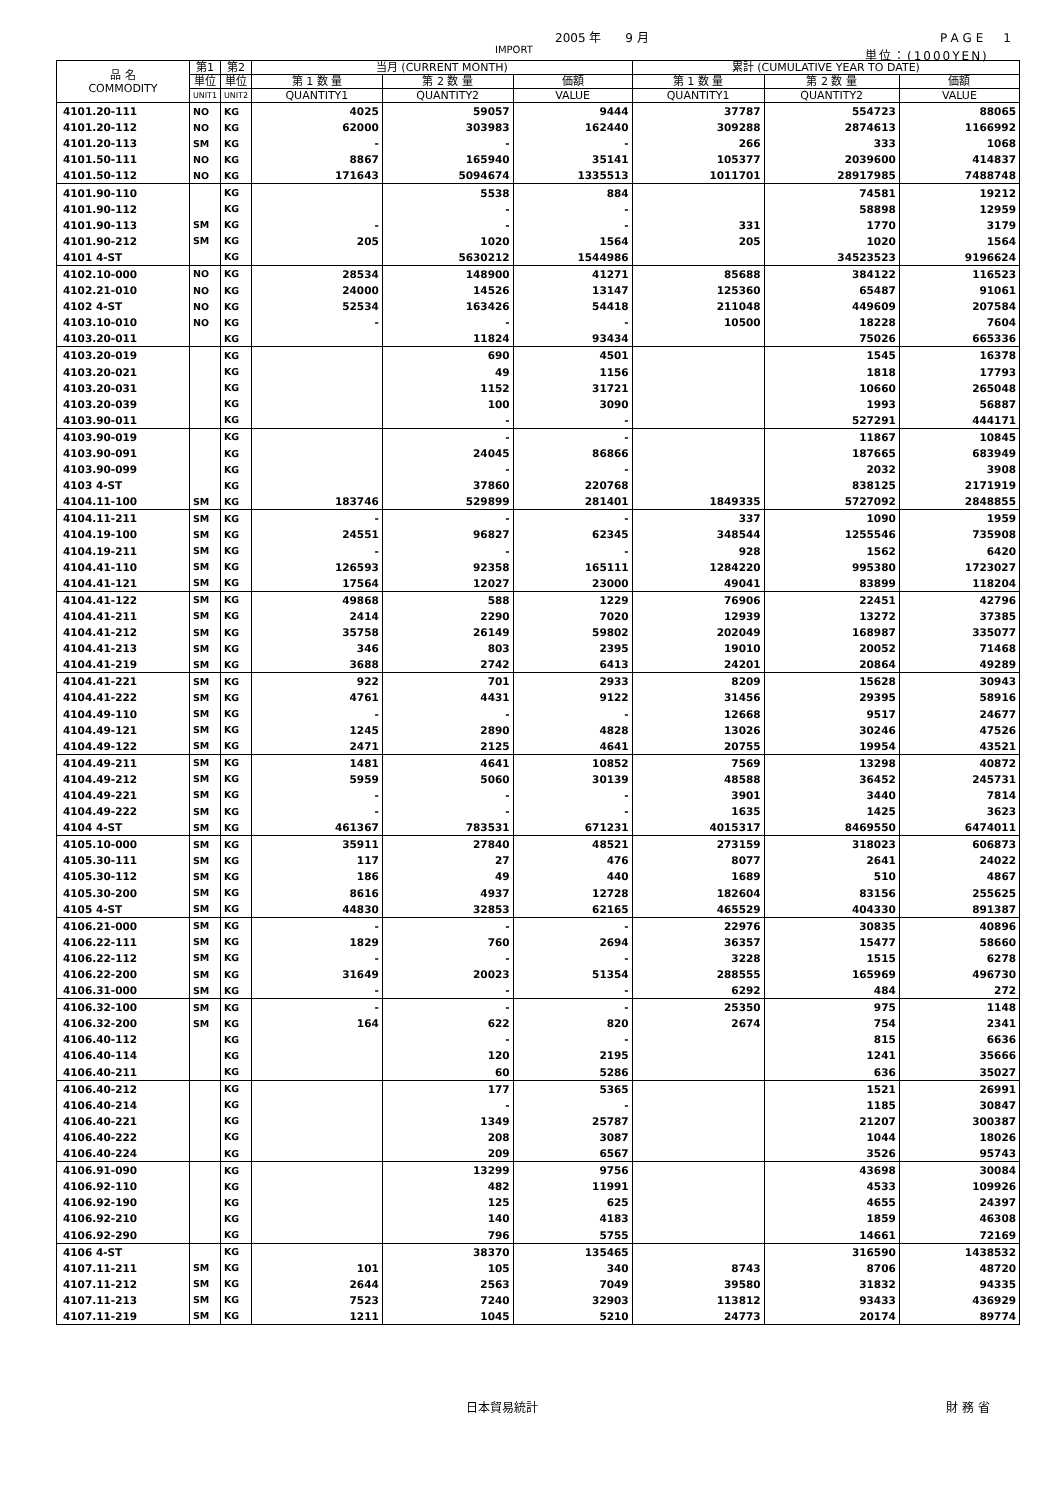2005 年　　9 月 PAGE　1
IMPORT 単位：(1000YEN)
| 品 名 COMMODITY | 第1 | 第2 | 当月 (CURRENT MONTH) | | | 累計 (CUMULATIVE YEAR TO DATE) | | |
| --- | --- | --- | --- | --- | --- | --- | --- | --- |
| | 単位 | 単位 | 第 1 数 量 | 第 2 数 量 | 価額 | 第 1 数 量 | 第 2 数 量 | 価額 |
| | UNIT1 | UNIT2 | QUANTITY1 | QUANTITY2 | VALUE | QUANTITY1 | QUANTITY2 | VALUE |
| 4101.20-111 | NO | KG | 4025 | 59057 | 9444 | 37787 | 554723 | 88065 |
| 4101.20-112 | NO | KG | 62000 | 303983 | 162440 | 309288 | 2874613 | 1166992 |
| 4101.20-113 | SM | KG | - | - | - | 266 | 333 | 1068 |
| 4101.50-111 | NO | KG | 8867 | 165940 | 35141 | 105377 | 2039600 | 414837 |
| 4101.50-112 | NO | KG | 171643 | 5094674 | 1335513 | 1011701 | 28917985 | 7488748 |
| 4101.90-110 | | KG | | 5538 | 884 | | 74581 | 19212 |
| 4101.90-112 | | KG | | - | - | | 58898 | 12959 |
| 4101.90-113 | SM | KG | - | - | - | 331 | 1770 | 3179 |
| 4101.90-212 | SM | KG | 205 | 1020 | 1564 | 205 | 1020 | 1564 |
| 4101 4-ST | | KG | | 5630212 | 1544986 | | 34523523 | 9196624 |
| 4102.10-000 | NO | KG | 28534 | 148900 | 41271 | 85688 | 384122 | 116523 |
| 4102.21-010 | NO | KG | 24000 | 14526 | 13147 | 125360 | 65487 | 91061 |
| 4102 4-ST | NO | KG | 52534 | 163426 | 54418 | 211048 | 449609 | 207584 |
| 4103.10-010 | NO | KG | - | - | - | 10500 | 18228 | 7604 |
| 4103.20-011 | | KG | | 11824 | 93434 | | 75026 | 665336 |
| 4103.20-019 | | KG | | 690 | 4501 | | 1545 | 16378 |
| 4103.20-021 | | KG | | 49 | 1156 | | 1818 | 17793 |
| 4103.20-031 | | KG | | 1152 | 31721 | | 10660 | 265048 |
| 4103.20-039 | | KG | | 100 | 3090 | | 1993 | 56887 |
| 4103.90-011 | | KG | | - | - | | 527291 | 444171 |
| 4103.90-019 | | KG | | - | - | | 11867 | 10845 |
| 4103.90-091 | | KG | | 24045 | 86866 | | 187665 | 683949 |
| 4103.90-099 | | KG | | - | - | | 2032 | 3908 |
| 4103 4-ST | | KG | | 37860 | 220768 | | 838125 | 2171919 |
| 4104.11-100 | SM | KG | 183746 | 529899 | 281401 | 1849335 | 5727092 | 2848855 |
| 4104.11-211 | SM | KG | - | - | - | 337 | 1090 | 1959 |
| 4104.19-100 | SM | KG | 24551 | 96827 | 62345 | 348544 | 1255546 | 735908 |
| 4104.19-211 | SM | KG | - | - | - | 928 | 1562 | 6420 |
| 4104.41-110 | SM | KG | 126593 | 92358 | 165111 | 1284220 | 995380 | 1723027 |
| 4104.41-121 | SM | KG | 17564 | 12027 | 23000 | 49041 | 83899 | 118204 |
| 4104.41-122 | SM | KG | 49868 | 588 | 1229 | 76906 | 22451 | 42796 |
| 4104.41-211 | SM | KG | 2414 | 2290 | 7020 | 12939 | 13272 | 37385 |
| 4104.41-212 | SM | KG | 35758 | 26149 | 59802 | 202049 | 168987 | 335077 |
| 4104.41-213 | SM | KG | 346 | 803 | 2395 | 19010 | 20052 | 71468 |
| 4104.41-219 | SM | KG | 3688 | 2742 | 6413 | 24201 | 20864 | 49289 |
| 4104.41-221 | SM | KG | 922 | 701 | 2933 | 8209 | 15628 | 30943 |
| 4104.41-222 | SM | KG | 4761 | 4431 | 9122 | 31456 | 29395 | 58916 |
| 4104.49-110 | SM | KG | - | - | - | 12668 | 9517 | 24677 |
| 4104.49-121 | SM | KG | 1245 | 2890 | 4828 | 13026 | 30246 | 47526 |
| 4104.49-122 | SM | KG | 2471 | 2125 | 4641 | 20755 | 19954 | 43521 |
| 4104.49-211 | SM | KG | 1481 | 4641 | 10852 | 7569 | 13298 | 40872 |
| 4104.49-212 | SM | KG | 5959 | 5060 | 30139 | 48588 | 36452 | 245731 |
| 4104.49-221 | SM | KG | - | - | - | 3901 | 3440 | 7814 |
| 4104.49-222 | SM | KG | - | - | - | 1635 | 1425 | 3623 |
| 4104 4-ST | SM | KG | 461367 | 783531 | 671231 | 4015317 | 8469550 | 6474011 |
| 4105.10-000 | SM | KG | 35911 | 27840 | 48521 | 273159 | 318023 | 606873 |
| 4105.30-111 | SM | KG | 117 | 27 | 476 | 8077 | 2641 | 24022 |
| 4105.30-112 | SM | KG | 186 | 49 | 440 | 1689 | 510 | 4867 |
| 4105.30-200 | SM | KG | 8616 | 4937 | 12728 | 182604 | 83156 | 255625 |
| 4105 4-ST | SM | KG | 44830 | 32853 | 62165 | 465529 | 404330 | 891387 |
| 4106.21-000 | SM | KG | - | - | - | 22976 | 30835 | 40896 |
| 4106.22-111 | SM | KG | 1829 | 760 | 2694 | 36357 | 15477 | 58660 |
| 4106.22-112 | SM | KG | - | - | - | 3228 | 1515 | 6278 |
| 4106.22-200 | SM | KG | 31649 | 20023 | 51354 | 288555 | 165969 | 496730 |
| 4106.31-000 | SM | KG | - | - | - | 6292 | 484 | 272 |
| 4106.32-100 | SM | KG | - | - | - | 25350 | 975 | 1148 |
| 4106.32-200 | SM | KG | 164 | 622 | 820 | 2674 | 754 | 2341 |
| 4106.40-112 | | KG | | - | - | | 815 | 6636 |
| 4106.40-114 | | KG | | 120 | 2195 | | 1241 | 35666 |
| 4106.40-211 | | KG | | 60 | 5286 | | 636 | 35027 |
| 4106.40-212 | | KG | | 177 | 5365 | | 1521 | 26991 |
| 4106.40-214 | | KG | | - | - | | 1185 | 30847 |
| 4106.40-221 | | KG | | 1349 | 25787 | | 21207 | 300387 |
| 4106.40-222 | | KG | | 208 | 3087 | | 1044 | 18026 |
| 4106.40-224 | | KG | | 209 | 6567 | | 3526 | 95743 |
| 4106.91-090 | | KG | | 13299 | 9756 | | 43698 | 30084 |
| 4106.92-110 | | KG | | 482 | 11991 | | 4533 | 109926 |
| 4106.92-190 | | KG | | 125 | 625 | | 4655 | 24397 |
| 4106.92-210 | | KG | | 140 | 4183 | | 1859 | 46308 |
| 4106.92-290 | | KG | | 796 | 5755 | | 14661 | 72169 |
| 4106 4-ST | | KG | | 38370 | 135465 | | 316590 | 1438532 |
| 4107.11-211 | SM | KG | 101 | 105 | 340 | 8743 | 8706 | 48720 |
| 4107.11-212 | SM | KG | 2644 | 2563 | 7049 | 39580 | 31832 | 94335 |
| 4107.11-213 | SM | KG | 7523 | 7240 | 32903 | 113812 | 93433 | 436929 |
| 4107.11-219 | SM | KG | 1211 | 1045 | 5210 | 24773 | 20174 | 89774 |
日本貿易統計 財 務 省